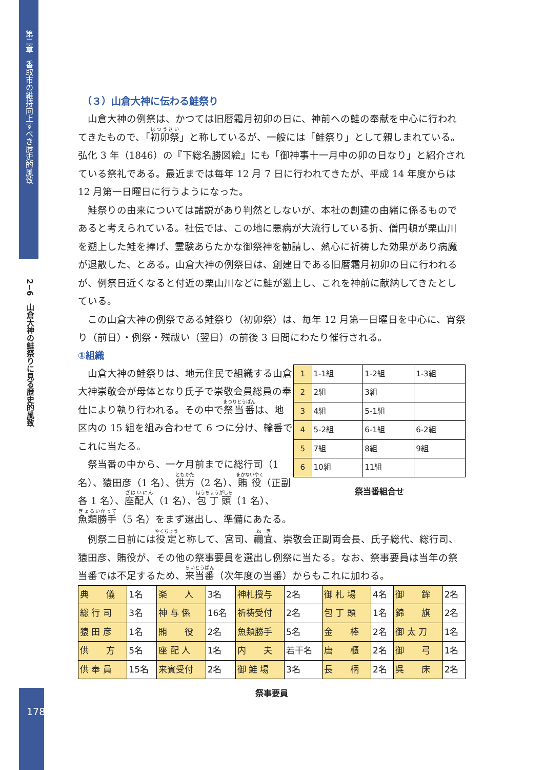第二章　香取市の維持向上すべき歴史的風致
2−6　山倉大神の鮭祭りに見る歴史的風致
178
（３）山倉大神に伝わる鮭祭り
山倉大神の例祭は、かつては旧暦霜月初卯の日に、神前への鮭の奉献を中心に行われてきたもので、「初卯祭」と称しているが、一般には「鮭祭り」として親しまれている。弘化 3 年（1846）の『下総名勝図絵』にも「御神事十一月中の卯の日なり」と紹介されている祭礼である。最近までは毎年 12 月 7 日に行われてきたが、平成 14 年度からは 12 月第一日曜日に行うようになった。
鮭祭りの由来については諸説があり判然としないが、本社の創建の由緒に係るものであると考えられている。社伝では、この地に悪病が大流行している折、僧円頓が栗山川を遡上した鮭を捧げ、霊験あらたかな御祭神を勧請し、熱心に祈祷した効果があり病魔が退散した、とある。山倉大神の例祭日は、創建日である旧暦霜月初卯の日に行われるが、例祭日近くなると付近の栗山川などに鮭が遡上し、これを神前に献納してきたとしている。
この山倉大神の例祭である鮭祭り（初卯祭）は、毎年 12 月第一日曜日を中心に、宵祭り（前日）・例祭・残祓い（翌日）の前後 3 日間にわたり催行される。
①組織
| 1 | 1-1組 | 1-2組 | 1-3組 |
| 2 | 2組 | 3組 | |
| 3 | 4組 | 5-1組 | |
| 4 | 5-2組 | 6-1組 | 6-2組 |
| 5 | 7組 | 8組 | 9組 |
| 6 | 10組 | 11組 | |
祭当番組合せ
山倉大神の鮭祭りは、地元住民で組織する山倉大神崇敬会が母体となり氏子で崇敬会員総員の奉仕により執り行われる。その中で祭当番は、地区内の 15 組を組み合わせて 6 つに分け、輪番でこれに当たる。
祭当番の中から、一ケ月前までに総行司（1 名）、猿田彦（1 名）、供方（2 名）、賄役（正副各 1 名）、座配人（1 名）、包丁頭（1 名）、魚類勝手（5 名）をまず選出し、準備にあたる。
例祭二日前には役定と称して、宮司、禰宜、崇敬会正副両会長、氏子総代、総行司、猿田彦、賄役が、その他の祭事要員を選出し例祭に当たる。なお、祭事要員は当年の祭当番では不足するため、来当番（次年度の当番）からもこれに加わる。
| 典 儀 | 1名 | 楽 人 | 3名 | 神札授与 | 2名 | 御 札 場 | 4名 | 御 鉾 | 2名 |
| 総 行 司 | 3名 | 神 与 係 | 16名 | 祈祷受付 | 2名 | 包 丁 頭 | 1名 | 錦 旗 | 2名 |
| 猿 田 彦 | 1名 | 賄 役 | 2名 | 魚類勝手 | 5名 | 金 棒 | 2名 | 御 太 刀 | 1名 |
| 供 方 | 5名 | 座 配 人 | 1名 | 内 夫 | 若干名 | 唐 櫃 | 2名 | 御 弓 | 1名 |
| 供 奉 員 | 15名 | 来賓受付 | 2名 | 御 鮭 場 | 3名 | 長 柄 | 2名 | 呉 床 | 2名 |
祭事要員